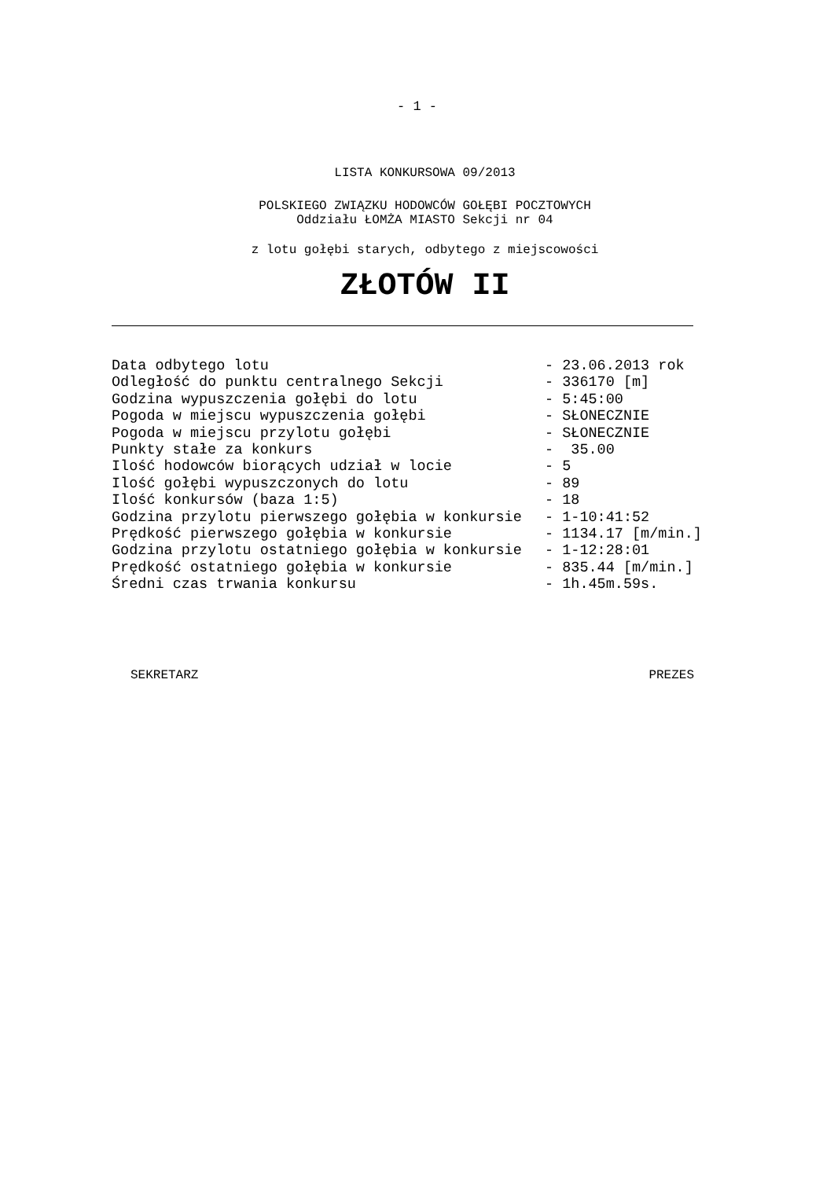- 1 -
LISTA KONKURSOWA 09/2013
POLSKIEGO ZWIĄZKU HODOWCÓW GOŁĘBI POCZTOWYCH
Oddziału ŁOMŻA MIASTO Sekcji nr 04
z lotu gołębi starych, odbytego z miejscowości
ZŁOTÓW II
| Data odbytego lotu | - 23.06.2013 rok |
| Odległość do punktu centralnego Sekcji | - 336170 [m] |
| Godzina wypuszczenia gołębi do lotu | - 5:45:00 |
| Pogoda w miejscu wypuszczenia gołębi | - SŁONECZNIE |
| Pogoda w miejscu przylotu gołębi | - SŁONECZNIE |
| Punkty stałe za konkurs | - 35.00 |
| Ilość hodowców biorących udział w locie | - 5 |
| Ilość gołębi wypuszczonych do lotu | - 89 |
| Ilość konkursów (baza 1:5) | - 18 |
| Godzina przylotu pierwszego gołębia w konkursie | - 1-10:41:52 |
| Prędkość pierwszego gołębia w konkursie | - 1134.17 [m/min.] |
| Godzina przylotu ostatniego gołębia w konkursie | - 1-12:28:01 |
| Prędkość ostatniego gołębia w konkursie | - 835.44 [m/min.] |
| Średni czas trwania konkursu | - 1h.45m.59s. |
SEKRETARZ PREZES